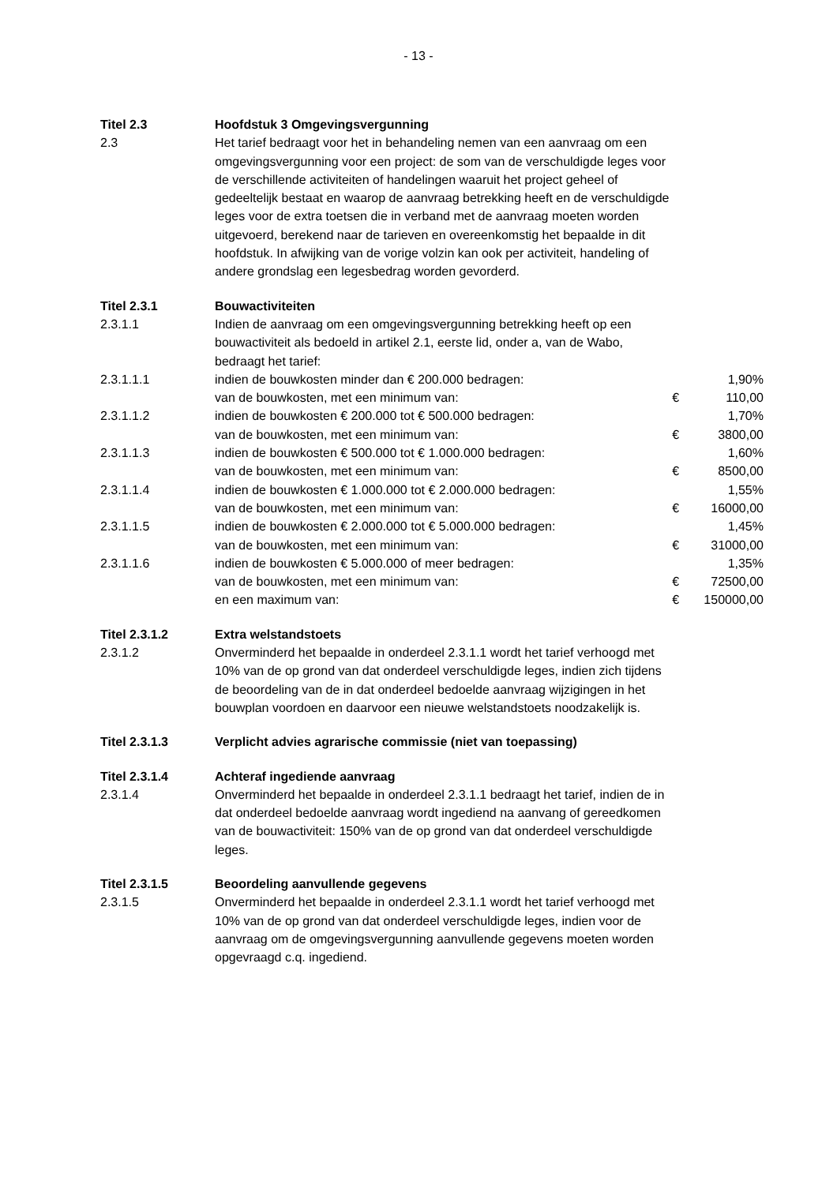- 13 -
| Titel 2.3 | Hoofdstuk 3 Omgevingsvergunning | | |
| 2.3 | Het tarief bedraagt voor het in behandeling nemen van een aanvraag om een omgevingsvergunning voor een project: de som van de verschuldigde leges voor de verschillende activiteiten of handelingen waaruit het project geheel of gedeeltelijk bestaat en waarop de aanvraag betrekking heeft en de verschuldigde leges voor de extra toetsen die in verband met de aanvraag moeten worden uitgevoerd, berekend naar de tarieven en overeenkomstig het bepaalde in dit hoofdstuk. In afwijking van de vorige volzin kan ook per activiteit, handeling of andere grondslag een legesbedrag worden gevorderd. | | |
| Titel 2.3.1 | Bouwactiviteiten | | |
| 2.3.1.1 | Indien de aanvraag om een omgevingsvergunning betrekking heeft op een bouwactiviteit als bedoeld in artikel 2.1, eerste lid, onder a, van de Wabo, bedraagt het tarief: | | |
| 2.3.1.1.1 | indien de bouwkosten minder dan € 200.000 bedragen: | | 1,90% |
| | van de bouwkosten, met een minimum van: | € | 110,00 |
| 2.3.1.1.2 | indien de bouwkosten € 200.000 tot € 500.000 bedragen: | | 1,70% |
| | van de bouwkosten, met een minimum van: | € | 3800,00 |
| 2.3.1.1.3 | indien de bouwkosten € 500.000 tot € 1.000.000 bedragen: | | 1,60% |
| | van de bouwkosten, met een minimum van: | € | 8500,00 |
| 2.3.1.1.4 | indien de bouwkosten € 1.000.000 tot € 2.000.000 bedragen: | | 1,55% |
| | van de bouwkosten, met een minimum van: | € | 16000,00 |
| 2.3.1.1.5 | indien de bouwkosten € 2.000.000 tot € 5.000.000 bedragen: | | 1,45% |
| | van de bouwkosten, met een minimum van: | € | 31000,00 |
| 2.3.1.1.6 | indien de bouwkosten € 5.000.000 of meer bedragen: | | 1,35% |
| | van de bouwkosten, met een minimum van: | € | 72500,00 |
| | en een maximum van: | € | 150000,00 |
| Titel 2.3.1.2 | Extra welstandstoets | | |
| 2.3.1.2 | Onverminderd het bepaalde in onderdeel 2.3.1.1 wordt het tarief verhoogd met 10% van de op grond van dat onderdeel verschuldigde leges, indien zich tijdens de beoordeling van de in dat onderdeel bedoelde aanvraag wijzigingen in het bouwplan voordoen en daarvoor een nieuwe welstandstoets noodzakelijk is. | | |
| Titel 2.3.1.3 | Verplicht advies agrarische commissie (niet van toepassing) | | |
| Titel 2.3.1.4 | Achteraf ingediende aanvraag | | |
| 2.3.1.4 | Onverminderd het bepaalde in onderdeel 2.3.1.1 bedraagt het tarief, indien de in dat onderdeel bedoelde aanvraag wordt ingediend na aanvang of gereedkomen van de bouwactiviteit: 150% van de op grond van dat onderdeel verschuldigde leges. | | |
| Titel 2.3.1.5 | Beoordeling aanvullende gegevens | | |
| 2.3.1.5 | Onverminderd het bepaalde in onderdeel 2.3.1.1 wordt het tarief verhoogd met 10% van de op grond van dat onderdeel verschuldigde leges, indien voor de aanvraag om de omgevingsvergunning aanvullende gegevens moeten worden opgevraagd c.q. ingediend. | | |